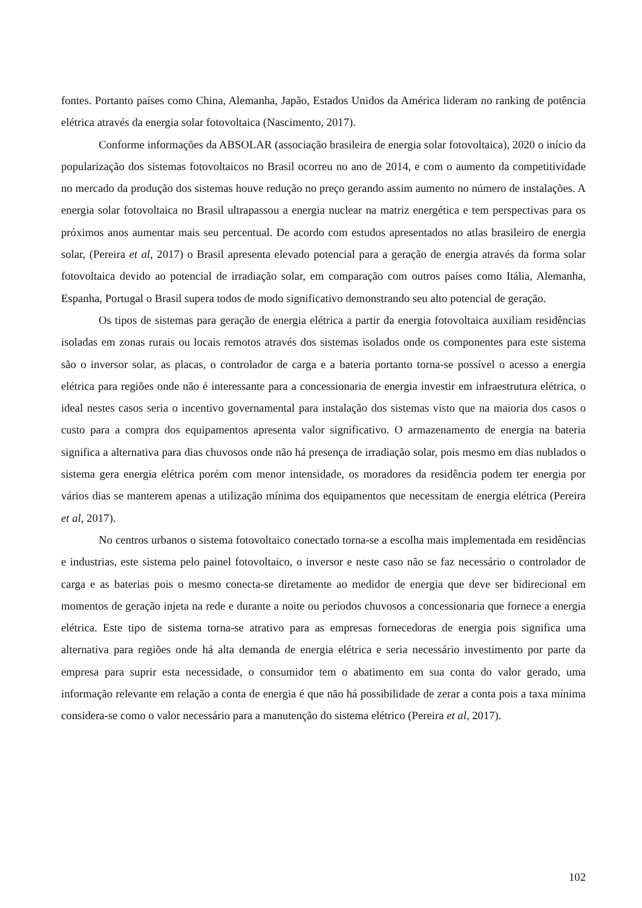fontes. Portanto países como China, Alemanha, Japão, Estados Unidos da América lideram no ranking de potência elétrica através da energia solar fotovoltaica (Nascimento, 2017).
Conforme informações da ABSOLAR (associação brasileira de energia solar fotovoltaica), 2020 o início da popularização dos sistemas fotovoltaicos no Brasil ocorreu no ano de 2014, e com o aumento da competitividade no mercado da produção dos sistemas houve redução no preço gerando assim aumento no número de instalações. A energia solar fotovoltaica no Brasil ultrapassou a energia nuclear na matriz energética e tem perspectivas para os próximos anos aumentar mais seu percentual. De acordo com estudos apresentados no atlas brasileiro de energia solar, (Pereira et al, 2017) o Brasil apresenta elevado potencial para a geração de energia através da forma solar fotovoltaica devido ao potencial de irradiação solar, em comparação com outros países como Itália, Alemanha, Espanha, Portugal o Brasil supera todos de modo significativo demonstrando seu alto potencial de geração.
Os tipos de sistemas para geração de energia elétrica a partir da energia fotovoltaica auxiliam residências isoladas em zonas rurais ou locais remotos através dos sistemas isolados onde os componentes para este sistema são o inversor solar, as placas, o controlador de carga e a bateria portanto torna-se possível o acesso a energia elétrica para regiões onde não é interessante para a concessionaria de energia investir em infraestrutura elétrica, o ideal nestes casos seria o incentivo governamental para instalação dos sistemas visto que na maioria dos casos o custo para a compra dos equipamentos apresenta valor significativo. O armazenamento de energia na bateria significa a alternativa para dias chuvosos onde não há presença de irradiação solar, pois mesmo em dias nublados o sistema gera energia elétrica porém com menor intensidade, os moradores da residência podem ter energia por vários dias se manterem apenas a utilização mínima dos equipamentos que necessitam de energia elétrica (Pereira et al, 2017).
No centros urbanos o sistema fotovoltaico conectado torna-se a escolha mais implementada em residências e industrias, este sistema pelo painel fotovoltaico, o inversor e neste caso não se faz necessário o controlador de carga e as baterias pois o mesmo conecta-se diretamente ao medidor de energia que deve ser bidirecional em momentos de geração injeta na rede e durante a noite ou períodos chuvosos a concessionaria que fornece a energia elétrica. Este tipo de sistema torna-se atrativo para as empresas fornecedoras de energia pois significa uma alternativa para regiões onde há alta demanda de energia elétrica e seria necessário investimento por parte da empresa para suprir esta necessidade, o consumidor tem o abatimento em sua conta do valor gerado, uma informação relevante em relação a conta de energia é que não há possibilidade de zerar a conta pois a taxa mínima considera-se como o valor necessário para a manutenção do sistema elétrico (Pereira et al, 2017).
102